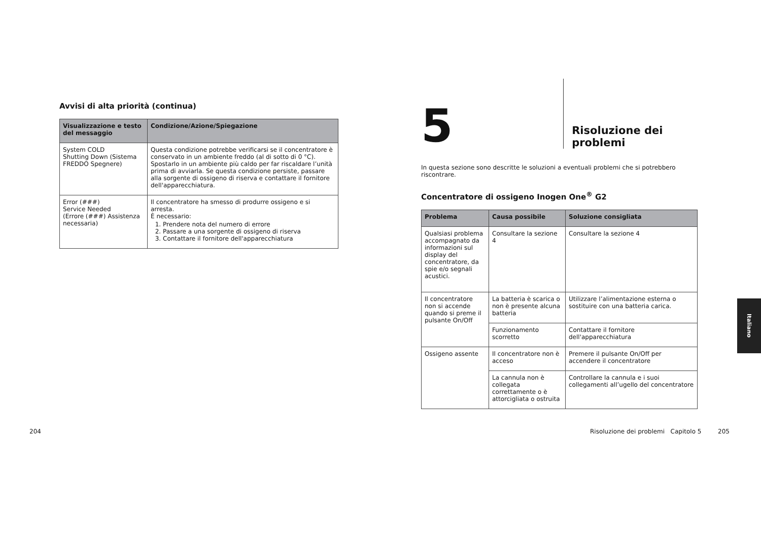Avvisi di alta priorità (continua)
| Visualizzazione e testo del messaggio | Condizione/Azione/Spiegazione |
| --- | --- |
| System COLD Shutting Down (Sistema FREDDO Spegnere) | Questa condizione potrebbe verificarsi se il concentratore è conservato in un ambiente freddo (al di sotto di 0 °C). Spostarlo in un ambiente più caldo per far riscaldare l’unità prima di avviarla. Se questa condizione persiste, passare alla sorgente di ossigeno di riserva e contattare il fornitore dell'apparecchiatura. |
| Error (###) Service Needed (Errore (###) Assistenza necessaria) | Il concentratore ha smesso di produrre ossigeno e si arresta. È necessario: 1. Prendere nota del numero di errore 2. Passare a una sorgente di ossigeno di riserva 3. Contattare il fornitore dell'apparecchiatura |
5 Risoluzione dei problemi
In questa sezione sono descritte le soluzioni a eventuali problemi che si potrebbero riscontrare.
Concentratore di ossigeno Inogen One<sup>®</sup> G2
| Problema | Causa possibile | Soluzione consigliata |
| --- | --- | --- |
| Qualsiasi problema accompagnato da informazioni sul display del concentratore, da spie e/o segnali acustici. | Consultare la sezione 4 | Consultare la sezione 4 |
| Il concentratore non si accende quando si preme il pulsante On/Off | La batteria è scarica o non è presente alcuna batteria | Utilizzare l’alimentazione esterna o sostituire con una batteria carica. |
| | Funzionamento scorretto | Contattare il fornitore dell'apparecchiatura |
| Ossigeno assente | Il concentratore non è acceso | Premere il pulsante On/Off per accendere il concentratore |
| | La cannula non è collegata correttamente o è attorcigliata o ostruita | Controllare la cannula e i suoi collegamenti all’ugello del concentratore |
204
Risoluzione dei problemi Capitolo 5
205
Italiano